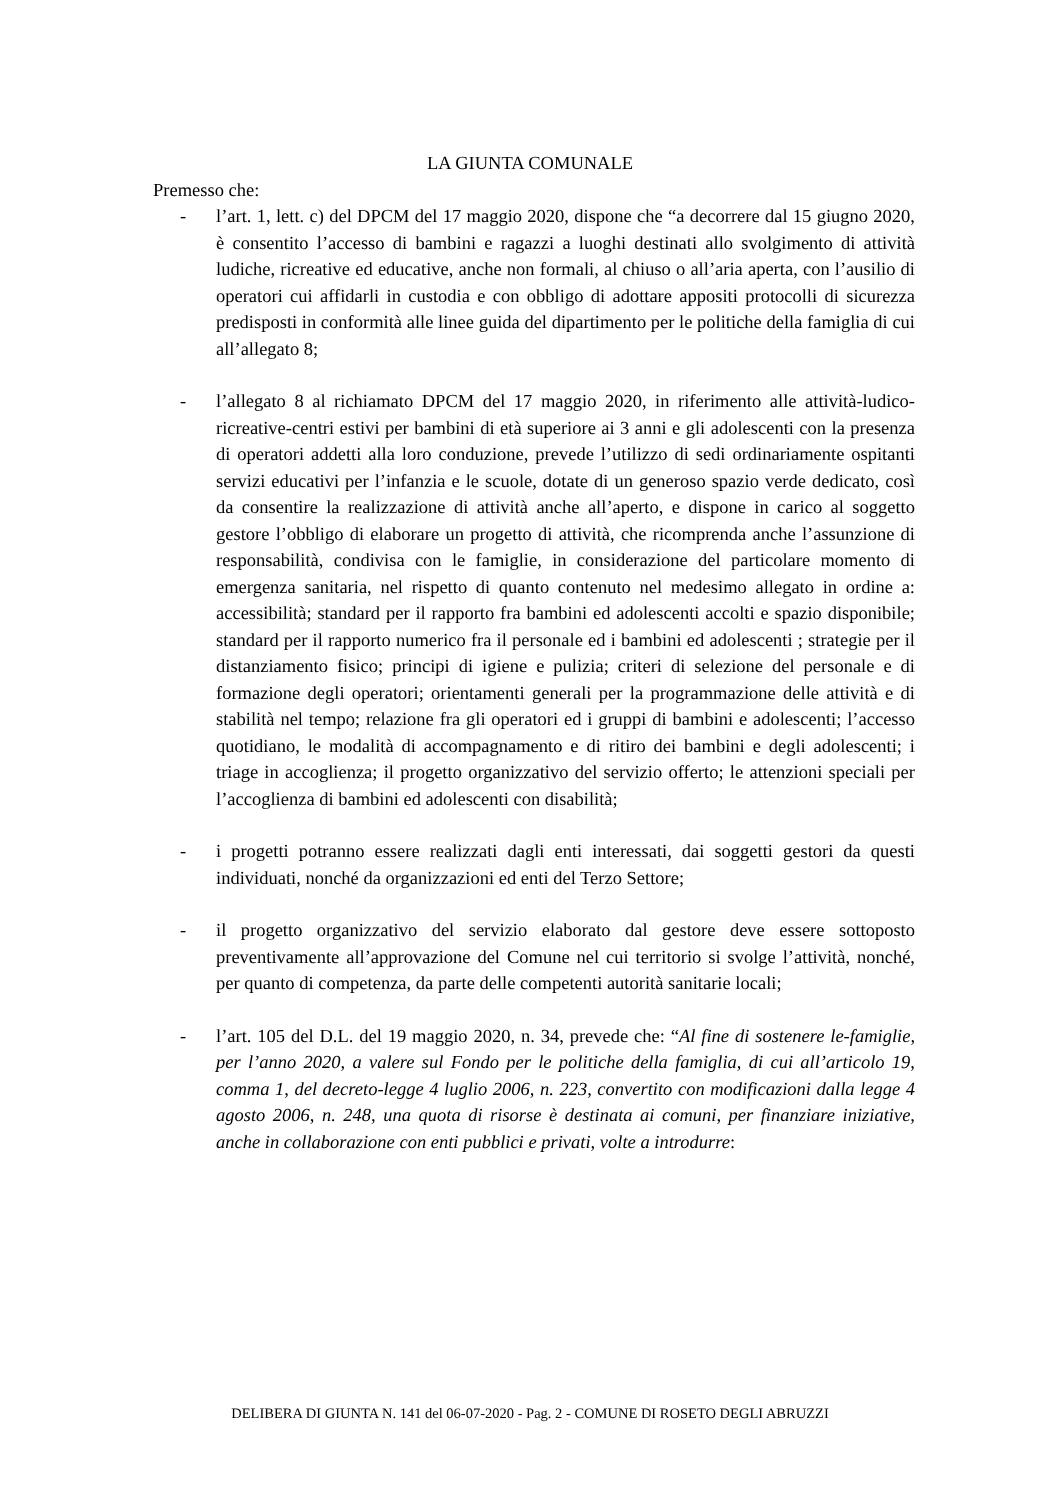LA GIUNTA COMUNALE
Premesso che:
- l’art. 1, lett. c) del DPCM del 17 maggio 2020, dispone che “a decorrere dal 15 giugno 2020, è consentito l’accesso di bambini e ragazzi a luoghi destinati allo svolgimento di attività ludiche, ricreative ed educative, anche non formali, al chiuso o all’aria aperta, con l’ausilio di operatori cui affidarli in custodia e con obbligo di adottare appositi protocolli di sicurezza predisposti in conformità alle linee guida del dipartimento per le politiche della famiglia di cui all’allegato 8;
- l’allegato 8 al richiamato DPCM del 17 maggio 2020, in riferimento alle attività-ludico-ricreative-centri estivi per bambini di età superiore ai 3 anni e gli adolescenti con la presenza di operatori addetti alla loro conduzione, prevede l’utilizzo di sedi ordinariamente ospitanti servizi educativi per l’infanzia e le scuole, dotate di un generoso spazio verde dedicato, così da consentire la realizzazione di attività anche all’aperto, e dispone in carico al soggetto gestore l’obbligo di elaborare un progetto di attività, che ricomprenda anche l’assunzione di responsabilità, condivisa con le famiglie, in considerazione del particolare momento di emergenza sanitaria, nel rispetto di quanto contenuto nel medesimo allegato in ordine a: accessibilità; standard per il rapporto fra bambini ed adolescenti accolti e spazio disponibile; standard per il rapporto numerico fra il personale ed i bambini ed adolescenti ; strategie per il distanziamento fisico; principi di igiene e pulizia; criteri di selezione del personale e di formazione degli operatori; orientamenti generali per la programmazione delle attività e di stabilità nel tempo; relazione fra gli operatori ed i gruppi di bambini e adolescenti; l’accesso quotidiano, le modalità di accompagnamento e di ritiro dei bambini e degli adolescenti; i triage in accoglienza; il progetto organizzativo del servizio offerto; le attenzioni speciali per l’accoglienza di bambini ed adolescenti con disabilità;
- i progetti potranno essere realizzati dagli enti interessati, dai soggetti gestori da questi individuati, nonché da organizzazioni ed enti del Terzo Settore;
- il progetto organizzativo del servizio elaborato dal gestore deve essere sottoposto preventivamente all’approvazione del Comune nel cui territorio si svolge l’attività, nonché, per quanto di competenza, da parte delle competenti autorità sanitarie locali;
- l’art. 105 del D.L. del 19 maggio 2020, n. 34, prevede che: “Al fine di sostenere le-famiglie, per l’anno 2020, a valere sul Fondo per le politiche della famiglia, di cui all’articolo 19, comma 1, del decreto-legge 4 luglio 2006, n. 223, convertito con modificazioni dalla legge 4 agosto 2006, n. 248, una quota di risorse è destinata ai comuni, per finanziare iniziative, anche in collaborazione con enti pubblici e privati, volte a introdurre:
DELIBERA DI GIUNTA N. 141 del 06-07-2020 - Pag. 2 - COMUNE DI ROSETO DEGLI ABRUZZI